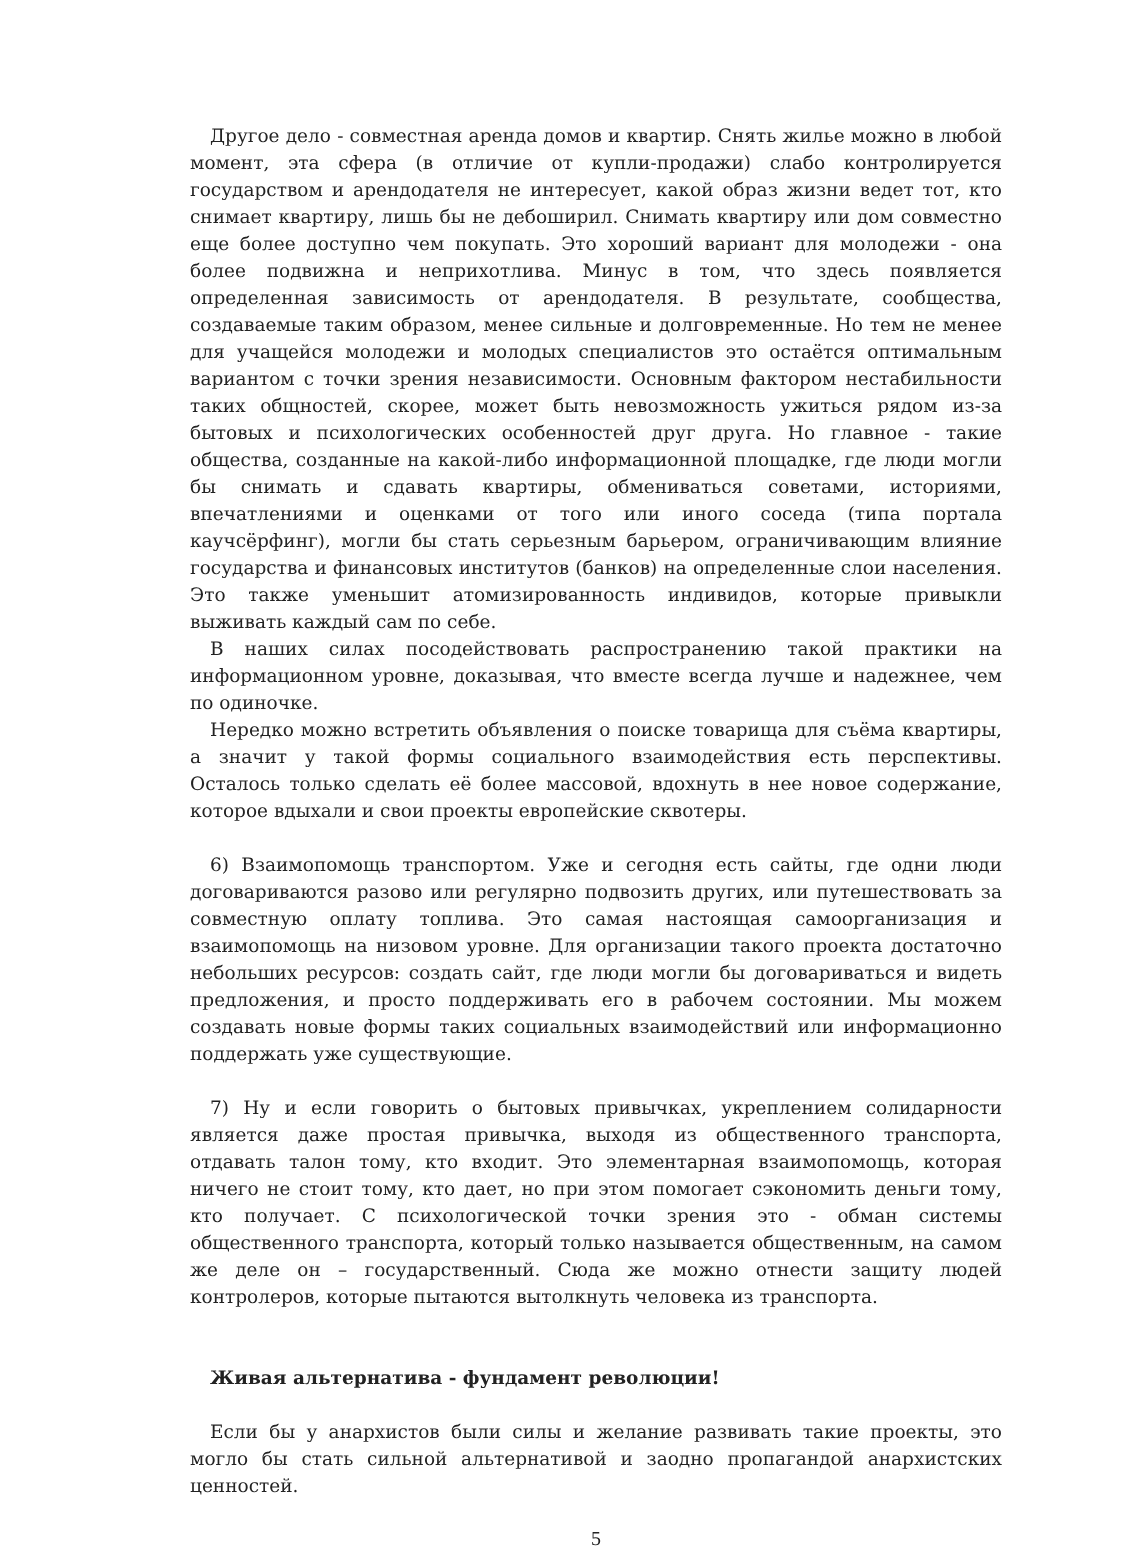Другое дело - совместная аренда домов и квартир. Снять жилье можно в любой момент, эта сфера (в отличие от купли-продажи) слабо контролируется государством и арендодателя не интересует, какой образ жизни ведет тот, кто снимает квартиру, лишь бы не дебоширил. Снимать квартиру или дом совместно еще более доступно чем покупать. Это хороший вариант для молодежи - она более подвижна и неприхотлива. Минус в том, что здесь появляется определенная зависимость от арендодателя. В результате, сообщества, создаваемые таким образом, менее сильные и долговременные. Но тем не менее для учащейся молодежи и молодых специалистов это остаётся оптимальным вариантом с точки зрения независимости. Основным фактором нестабильности таких общностей, скорее, может быть невозможность ужиться рядом из-за бытовых и психологических особенностей друг друга. Но главное - такие общества, созданные на какой-либо информационной площадке, где люди могли бы снимать и сдавать квартиры, обмениваться советами, историями, впечатлениями и оценками от того или иного соседа (типа портала каучсёрфинг), могли бы стать серьезным барьером, ограничивающим влияние государства и финансовых институтов (банков) на определенные слои населения. Это также уменьшит атомизированность индивидов, которые привыкли выживать каждый сам по себе.
В наших силах посодействовать распространению такой практики на информационном уровне, доказывая, что вместе всегда лучше и надежнее, чем по одиночке.
Нередко можно встретить объявления о поиске товарища для съёма квартиры, а значит у такой формы социального взаимодействия есть перспективы. Осталось только сделать её более массовой, вдохнуть в нее новое содержание, которое вдыхали и свои проекты европейские сквотеры.
6) Взаимопомощь транспортом. Уже и сегодня есть сайты, где одни люди договариваются разово или регулярно подвозить других, или путешествовать за совместную оплату топлива. Это самая настоящая самоорганизация и взаимопомощь на низовом уровне. Для организации такого проекта достаточно небольших ресурсов: создать сайт, где люди могли бы договариваться и видеть предложения, и просто поддерживать его в рабочем состоянии. Мы можем создавать новые формы таких социальных взаимодействий или информационно поддержать уже существующие.
7) Ну и если говорить о бытовых привычках, укреплением солидарности является даже простая привычка, выходя из общественного транспорта, отдавать талон тому, кто входит. Это элементарная взаимопомощь, которая ничего не стоит тому, кто дает, но при этом помогает сэкономить деньги тому, кто получает. С психологической точки зрения это - обман системы общественного транспорта, который только называется общественным, на самом же деле он – государственный. Сюда же можно отнести защиту людей контролеров, которые пытаются вытолкнуть человека из транспорта.
Живая альтернатива - фундамент революции!
Если бы у анархистов были силы и желание развивать такие проекты, это могло бы стать сильной альтернативой и заодно пропагандой анархистских ценностей.
5